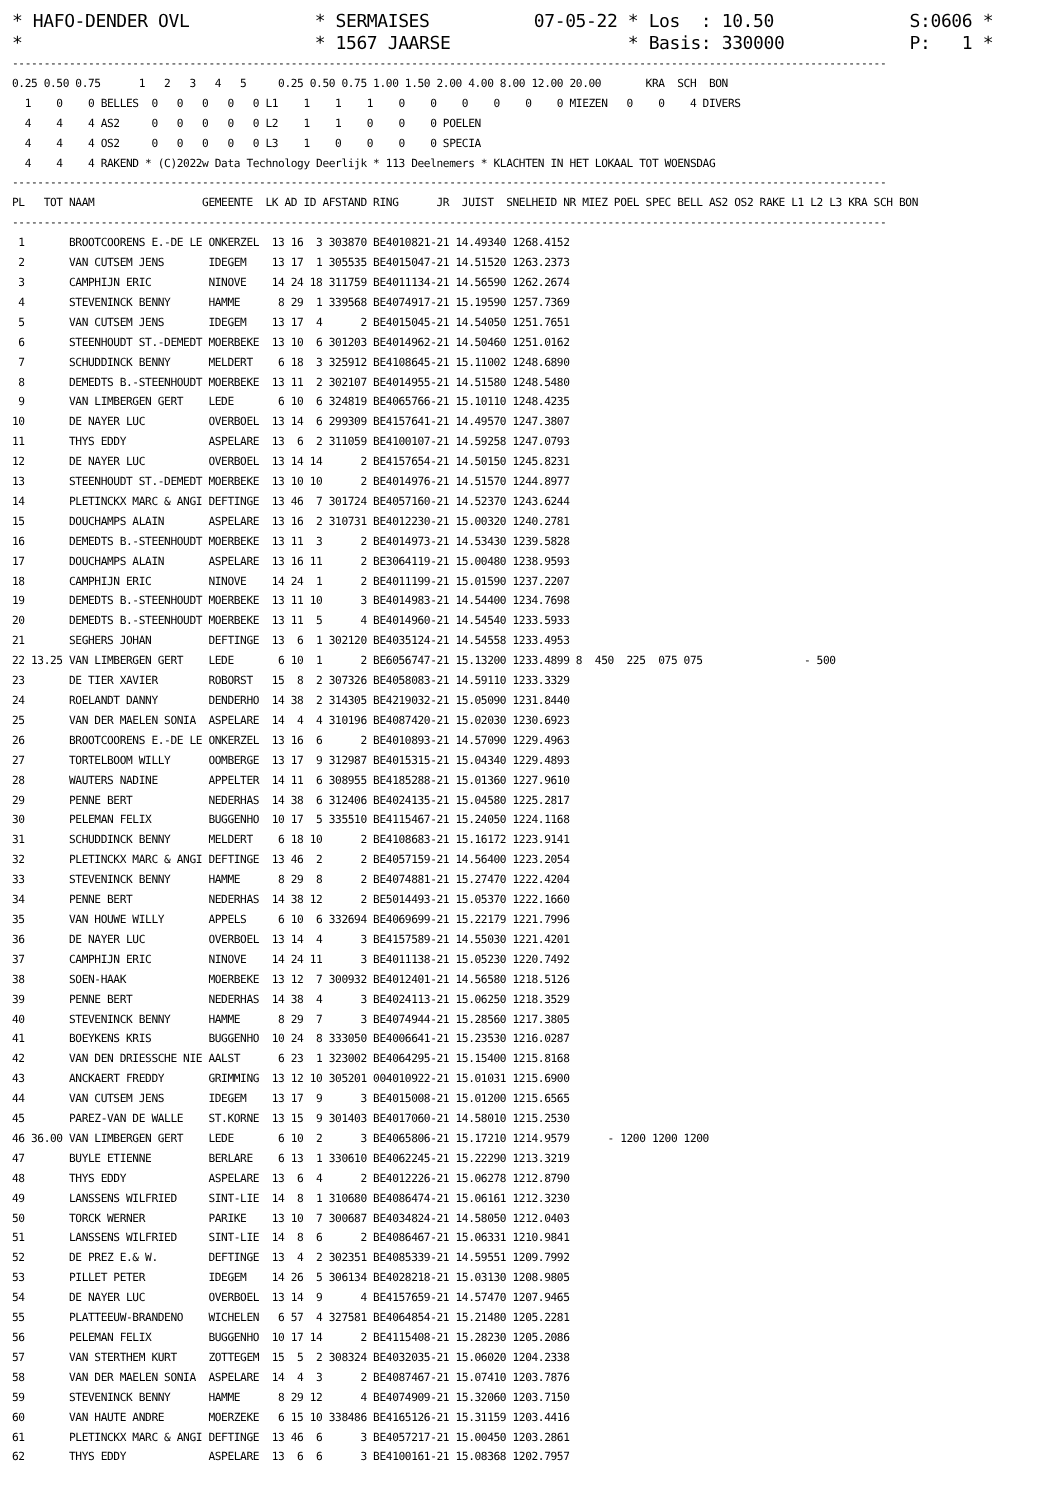* HAFO-DENDER OVL            * SERMAISES          07-05-22 * Los  : 10.50             S:0606 *
*                            * 1567 JAARSE                 * Basis: 330000            P:   1 *------------------------------------------------------------------------------------------------------------------------------------------
0.25 0.50 0.75      1   2   3   4   5     0.25 0.50 0.75 1.00 1.50 2.00 4.00 8.00 12.00 20.00       KRA  SCH  BON
  1    0    0 BELLES  0   0   0   0   0 L1    1    1    1    0    0    0    0    0    0 MIEZEN   0    0    4 DIVERS
  4    4    4 AS2     0   0   0   0   0 L2    1    1    0    0    0 POELEN
  4    4    4 OS2     0   0   0   0   0 L3    1    0    0    0    0 SPECIA
  4    4    4 RAKEND * (C)2022w Data Technology Deerlijk * 113 Deelnemers * KLACHTEN IN HET LOKAAL TOT WOENSDAG
------------------------------------------------------------------------------------------------------------------------------------------
PL   TOT NAAM                 GEMEENTE  LK AD ID AFSTAND RING      JR  JUIST  SNELHEID NR MIEZ POEL SPEC BELL AS2 OS2 RAKE L1 L2 L3 KRA SCH BON
------------------------------------------------------------------------------------------------------------------------------------------
 1       BROOTCOORENS E.-DE LE ONKERZEL  13 16  3 303870 BE4010821-21 14.49340 1268.4152
 2       VAN CUTSEM JENS       IDEGEM    13 17  1 305535 BE4015047-21 14.51520 1263.2373
 3       CAMPHIJN ERIC         NINOVE    14 24 18 311759 BE4011134-21 14.56590 1262.2674
 4       STEVENINCK BENNY      HAMME      8 29  1 339568 BE4074917-21 15.19590 1257.7369
 5       VAN CUTSEM JENS       IDEGEM    13 17  4      2 BE4015045-21 14.54050 1251.7651
 6       STEENHOUDT ST.-DEMEDT MOERBEKE  13 10  6 301203 BE4014962-21 14.50460 1251.0162
 7       SCHUDDINCK BENNY      MELDERT    6 18  3 325912 BE4108645-21 15.11002 1248.6890
 8       DEMEDTS B.-STEENHOUDT MOERBEKE  13 11  2 302107 BE4014955-21 14.51580 1248.5480
 9       VAN LIMBERGEN GERT    LEDE       6 10  6 324819 BE4065766-21 15.10110 1248.4235
10       DE NAYER LUC          OVERBOEL  13 14  6 299309 BE4157641-21 14.49570 1247.3807
11       THYS EDDY             ASPELARE  13  6  2 311059 BE4100107-21 14.59258 1247.0793
12       DE NAYER LUC          OVERBOEL  13 14 14      2 BE4157654-21 14.50150 1245.8231
13       STEENHOUDT ST.-DEMEDT MOERBEKE  13 10 10      2 BE4014976-21 14.51570 1244.8977
14       PLETINCKX MARC & ANGI DEFTINGE  13 46  7 301724 BE4057160-21 14.52370 1243.6244
15       DOUCHAMPS ALAIN       ASPELARE  13 16  2 310731 BE4012230-21 15.00320 1240.2781
16       DEMEDTS B.-STEENHOUDT MOERBEKE  13 11  3      2 BE4014973-21 14.53430 1239.5828
17       DOUCHAMPS ALAIN       ASPELARE  13 16 11      2 BE3064119-21 15.00480 1238.9593
18       CAMPHIJN ERIC         NINOVE    14 24  1      2 BE4011199-21 15.01590 1237.2207
19       DEMEDTS B.-STEENHOUDT MOERBEKE  13 11 10      3 BE4014983-21 14.54400 1234.7698
20       DEMEDTS B.-STEENHOUDT MOERBEKE  13 11  5      4 BE4014960-21 14.54540 1233.5933
21       SEGHERS JOHAN         DEFTINGE  13  6  1 302120 BE4035124-21 14.54558 1233.4953
22 13.25 VAN LIMBERGEN GERT    LEDE       6 10  1      2 BE6056747-21 15.13200 1233.4899 8  450  225  075 075                - 500
23       DE TIER XAVIER        ROBORST   15  8  2 307326 BE4058083-21 14.59110 1233.3329
24       ROELANDT DANNY        DENDERHO  14 38  2 314305 BE4219032-21 15.05090 1231.8440
25       VAN DER MAELEN SONIA  ASPELARE  14  4  4 310196 BE4087420-21 15.02030 1230.6923
26       BROOTCOORENS E.-DE LE ONKERZEL  13 16  6      2 BE4010893-21 14.57090 1229.4963
27       TORTELBOOM WILLY      OOMBERGE  13 17  9 312987 BE4015315-21 15.04340 1229.4893
28       WAUTERS NADINE        APPELTER  14 11  6 308955 BE4185288-21 15.01360 1227.9610
29       PENNE BERT            NEDERHAS  14 38  6 312406 BE4024135-21 15.04580 1225.2817
30       PELEMAN FELIX         BUGGENHO  10 17  5 335510 BE4115467-21 15.24050 1224.1168
31       SCHUDDINCK BENNY      MELDERT    6 18 10      2 BE4108683-21 15.16172 1223.9141
32       PLETINCKX MARC & ANGI DEFTINGE  13 46  2      2 BE4057159-21 14.56400 1223.2054
33       STEVENINCK BENNY      HAMME      8 29  8      2 BE4074881-21 15.27470 1222.4204
34       PENNE BERT            NEDERHAS  14 38 12      2 BE5014493-21 15.05370 1222.1660
35       VAN HOUWE WILLY       APPELS     6 10  6 332694 BE4069699-21 15.22179 1221.7996
36       DE NAYER LUC          OVERBOEL  13 14  4      3 BE4157589-21 14.55030 1221.4201
37       CAMPHIJN ERIC         NINOVE    14 24 11      3 BE4011138-21 15.05230 1220.7492
38       SOEN-HAAK             MOERBEKE  13 12  7 300932 BE4012401-21 14.56580 1218.5126
39       PENNE BERT            NEDERHAS  14 38  4      3 BE4024113-21 15.06250 1218.3529
40       STEVENINCK BENNY      HAMME      8 29  7      3 BE4074944-21 15.28560 1217.3805
41       BOEYKENS KRIS         BUGGENHO  10 24  8 333050 BE4006641-21 15.23530 1216.0287
42       VAN DEN DRIESSCHE NIE AALST      6 23  1 323002 BE4064295-21 15.15400 1215.8168
43       ANCKAERT FREDDY       GRIMMING  13 12 10 305201 004010922-21 15.01031 1215.6900
44       VAN CUTSEM JENS       IDEGEM    13 17  9      3 BE4015008-21 15.01200 1215.6565
45       PAREZ-VAN DE WALLE    ST.KORNE  13 15  9 301403 BE4017060-21 14.58010 1215.2530
46 36.00 VAN LIMBERGEN GERT    LEDE       6 10  2      3 BE4065806-21 15.17210 1214.9579      - 1200 1200 1200
47       BUYLE ETIENNE         BERLARE    6 13  1 330610 BE4062245-21 15.22290 1213.3219
48       THYS EDDY             ASPELARE  13  6  4      2 BE4012226-21 15.06278 1212.8790
49       LANSSENS WILFRIED     SINT-LIE  14  8  1 310680 BE4086474-21 15.06161 1212.3230
50       TORCK WERNER          PARIKE    13 10  7 300687 BE4034824-21 14.58050 1212.0403
51       LANSSENS WILFRIED     SINT-LIE  14  8  6      2 BE4086467-21 15.06331 1210.9841
52       DE PREZ E.& W.        DEFTINGE  13  4  2 302351 BE4085339-21 14.59551 1209.7992
53       PILLET PETER          IDEGEM    14 26  5 306134 BE4028218-21 15.03130 1208.9805
54       DE NAYER LUC          OVERBOEL  13 14  9      4 BE4157659-21 14.57470 1207.9465
55       PLATTEEUW-BRANDENO    WICHELEN   6 57  4 327581 BE4064854-21 15.21480 1205.2281
56       PELEMAN FELIX         BUGGENHO  10 17 14      2 BE4115408-21 15.28230 1205.2086
57       VAN STERTHEM KURT     ZOTTEGEM  15  5  2 308324 BE4032035-21 15.06020 1204.2338
58       VAN DER MAELEN SONIA  ASPELARE  14  4  3      2 BE4087467-21 15.07410 1203.7876
59       STEVENINCK BENNY      HAMME      8 29 12      4 BE4074909-21 15.32060 1203.7150
60       VAN HAUTE ANDRE       MOERZEKE   6 15 10 338486 BE4165126-21 15.31159 1203.4416
61       PLETINCKX MARC & ANGI DEFTINGE  13 46  6      3 BE4057217-21 15.00450 1203.2861
62       THYS EDDY             ASPELARE  13  6  6      3 BE4100161-21 15.08368 1202.7957